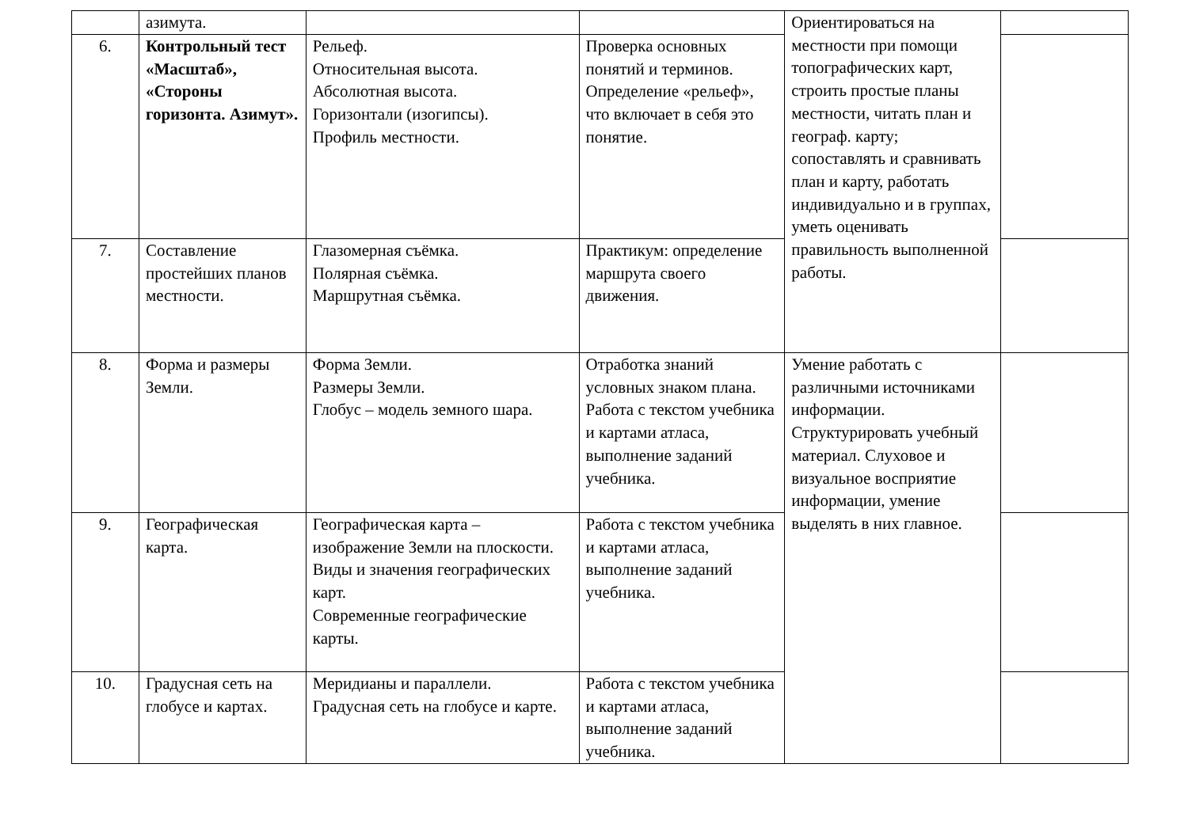| | азимута. | | | Ориентироваться на местности при помощи топографических карт, строить простые планы местности, читать план и географ. карту; сопоставлять и сравнивать план и карту, работать индивидуально и в группах, уметь оценивать правильность выполненной работы. | |
| 6. | Контрольный тест «Масштаб», «Стороны горизонта. Азимут». | Рельеф. Относительная высота. Абсолютная высота. Горизонтали (изогипсы). Профиль местности. | Проверка основных понятий и терминов. Определение «рельеф», что включает в себя это понятие. | | |
| 7. | Составление простейших планов местности. | Глазомерная съёмка. Полярная съёмка. Маршрутная съёмка. | Практикум: определение маршрута своего движения. | | |
| 8. | Форма и размеры Земли. | Форма Земли. Размеры Земли. Глобус – модель земного шара. | Отработка знаний условных знаком плана. Работа с текстом учебника и картами атласа, выполнение заданий учебника. | Умение работать с различными источниками информации. Структурировать учебный материал. Слуховое и визуальное восприятие информации, умение выделять в них главное. | |
| 9. | Географическая карта. | Географическая карта – изображение Земли на плоскости. Виды и значения географических карт. Современные географические карты. | Работа с текстом учебника и картами атласа, выполнение заданий учебника. | | |
| 10. | Градусная сеть на глобусе и картах. | Меридианы и параллели. Градусная сеть на глобусе и карте. | Работа с текстом учебника и картами атласа, выполнение заданий учебника. | | |